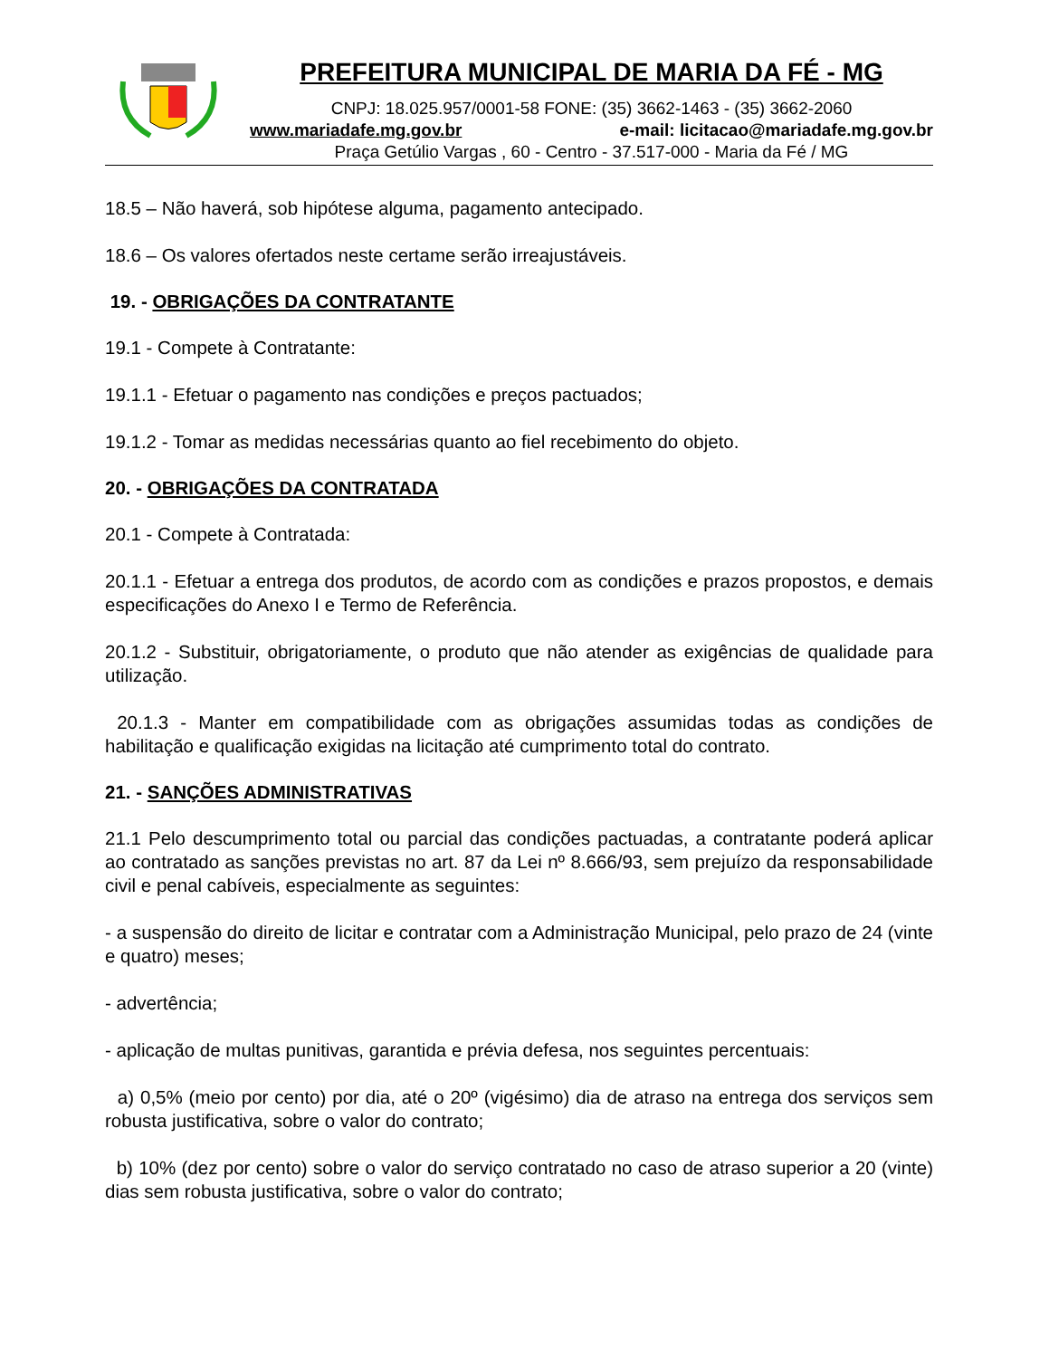PREFEITURA MUNICIPAL DE MARIA DA FÉ - MG
CNPJ: 18.025.957/0001-58 FONE: (35) 3662-1463 - (35) 3662-2060
www.mariadafe.mg.gov.br e-mail: licitacao@mariadafe.mg.gov.br
Praça Getúlio Vargas , 60 - Centro - 37.517-000 - Maria da Fé / MG
18.5 – Não haverá, sob hipótese alguma, pagamento antecipado.
18.6 – Os valores ofertados neste certame serão irreajustáveis.
19. - OBRIGAÇÕES DA CONTRATANTE
19.1 - Compete à Contratante:
19.1.1 - Efetuar o pagamento nas condições e preços pactuados;
19.1.2 - Tomar as medidas necessárias quanto ao fiel recebimento do objeto.
20. - OBRIGAÇÕES DA CONTRATADA
20.1 - Compete à Contratada:
20.1.1 - Efetuar a entrega dos produtos, de acordo com as condições e prazos propostos, e demais especificações do Anexo I e Termo de Referência.
20.1.2 - Substituir, obrigatoriamente, o produto que não atender as exigências de qualidade para utilização.
20.1.3 - Manter em compatibilidade com as obrigações assumidas todas as condições de habilitação e qualificação exigidas na licitação até cumprimento total do contrato.
21. - SANÇÕES ADMINISTRATIVAS
21.1 Pelo descumprimento total ou parcial das condições pactuadas, a contratante poderá aplicar ao contratado as sanções previstas no art. 87 da Lei nº 8.666/93, sem prejuízo da responsabilidade civil e penal cabíveis, especialmente as seguintes:
- a suspensão do direito de licitar e contratar com a Administração Municipal, pelo prazo de 24 (vinte e quatro) meses;
- advertência;
- aplicação de multas punitivas, garantida e prévia defesa, nos seguintes percentuais:
a) 0,5% (meio por cento) por dia, até o 20º (vigésimo) dia de atraso na entrega dos serviços sem robusta justificativa, sobre o valor do contrato;
b) 10% (dez por cento) sobre o valor do serviço contratado no caso de atraso superior a 20 (vinte) dias sem robusta justificativa, sobre o valor do contrato;